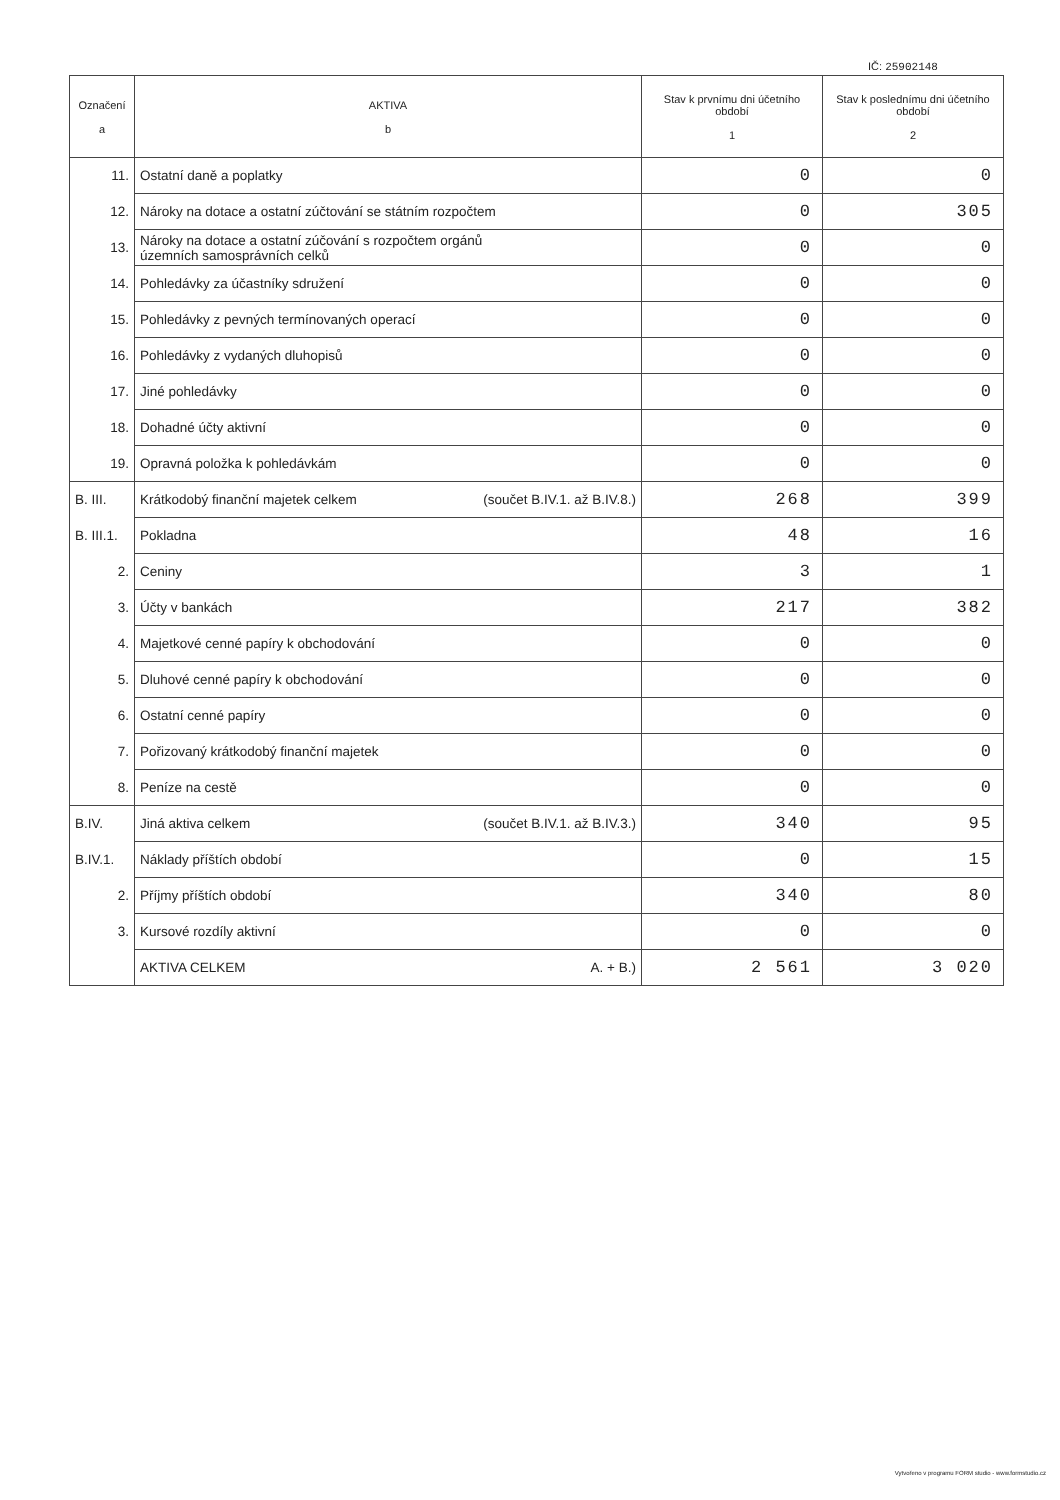IČ: 25902148
| Označení a | AKTIVA b | Stav k prvnímu dni účetního období 1 | Stav k poslednímu dni účetního období 2 |
| --- | --- | --- | --- |
| 11. | Ostatní daně a poplatky | 0 | 0 |
| 12. | Nároky na dotace a ostatní zúčtování se státním rozpočtem | 0 | 305 |
| 13. | Nároky na dotace a ostatní zúčování s rozpočtem orgánů územních samosprávních celků | 0 | 0 |
| 14. | Pohledávky za účastníky sdružení | 0 | 0 |
| 15. | Pohledávky z pevných termínovaných operací | 0 | 0 |
| 16. | Pohledávky z vydaných dluhopisů | 0 | 0 |
| 17. | Jiné pohledávky | 0 | 0 |
| 18. | Dohadné účty aktivní | 0 | 0 |
| 19. | Opravná položka k pohledávkám | 0 | 0 |
| B. III. | Krátkodobý finanční majetek celkem (součet B.IV.1. až B.IV.8.) | 268 | 399 |
| B. III.1. | Pokladna | 48 | 16 |
| 2. | Ceniny | 3 | 1 |
| 3. | Účty v bankách | 217 | 382 |
| 4. | Majetkové cenné papíry k obchodování | 0 | 0 |
| 5. | Dluhové cenné papíry k obchodování | 0 | 0 |
| 6. | Ostatní cenné papíry | 0 | 0 |
| 7. | Pořizovaný krátkodobý finanční majetek | 0 | 0 |
| 8. | Peníze na cestě | 0 | 0 |
| B.IV. | Jiná aktiva celkem (součet B.IV.1. až B.IV.3.) | 340 | 95 |
| B.IV.1. | Náklady příštích období | 0 | 15 |
| 2. | Příjmy příštích období | 340 | 80 |
| 3. | Kursové rozdíly aktivní | 0 | 0 |
| | AKTIVA CELKEM A. + B.) | 2 561 | 3 020 |
Vytvořeno v programu FORM studio - www.formstudio.cz